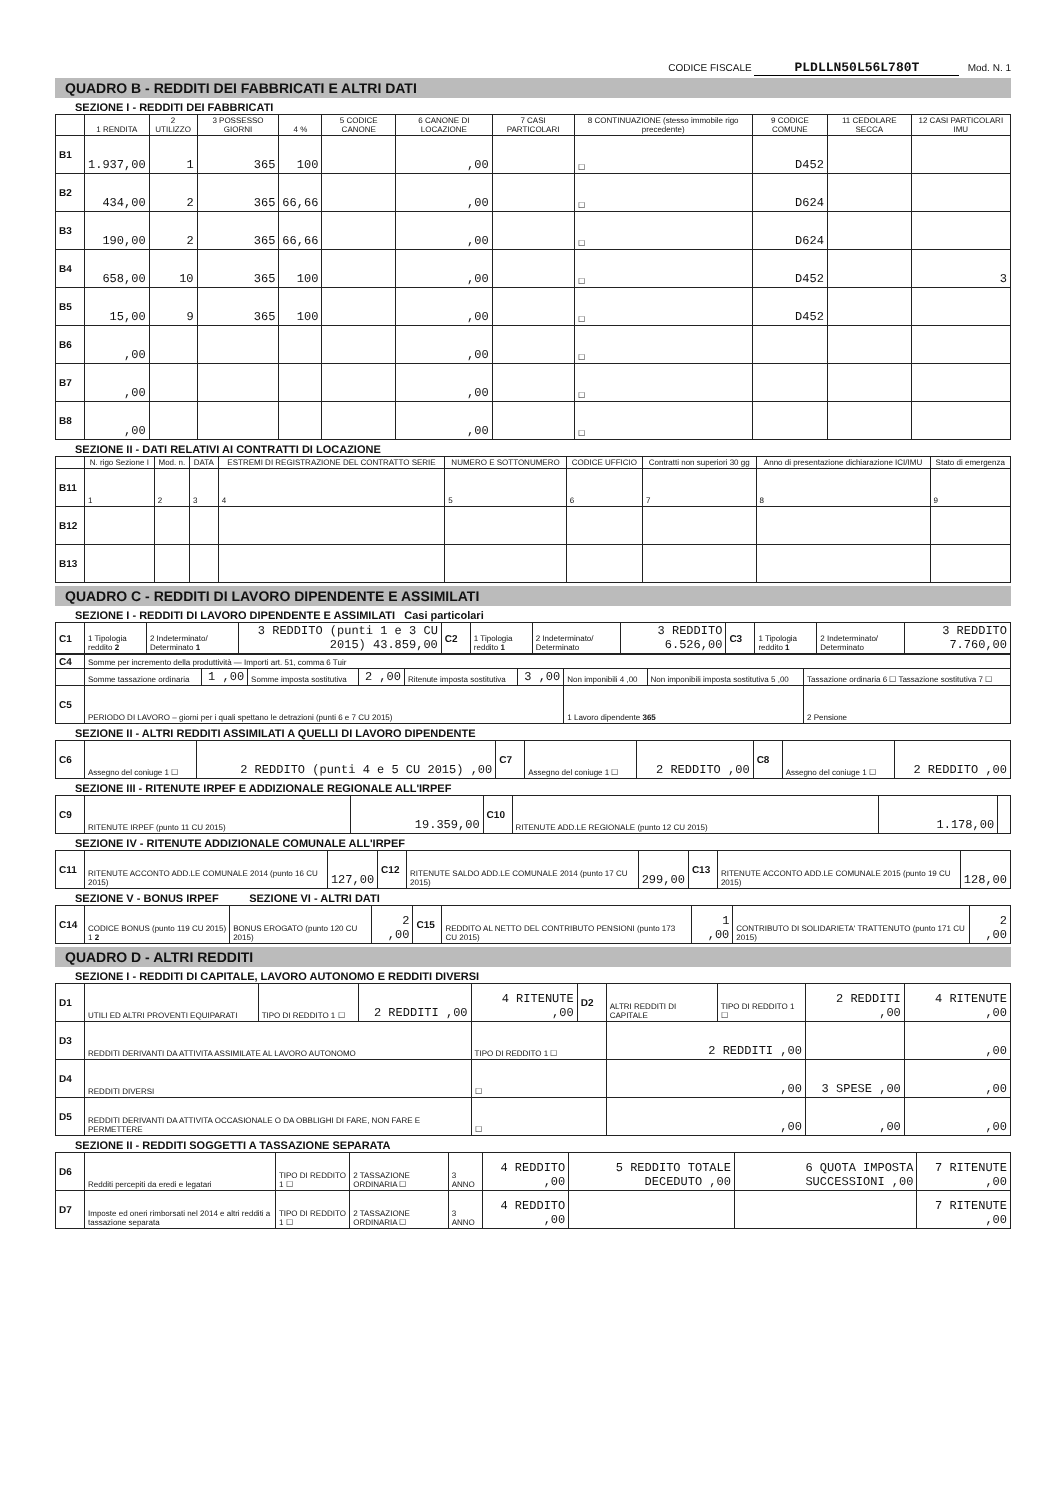CODICE FISCALE PLDLLN50L56L780T Mod. N. 1
QUADRO B - REDDITI DEI FABBRICATI E ALTRI DATI
SEZIONE I - REDDITI DEI FABBRICATI
| | 1 RENDITA | 2 UTILIZZO | 3 POSSESSO GIORNI | 4 % | 5 CODICE CANONE | 6 CANONE DI LOCAZIONE | 7 CASI PARTICOLARI | 8 CONTINUAZIONE (stesso immobile rigo precedente) | 9 CODICE COMUNE | 11 CEDOLARE SECCA | 12 CASI PARTICOLARI IMU |
| --- | --- | --- | --- | --- | --- | --- | --- | --- | --- | --- | --- |
| B1 | 1.937,00 | 1 | 365 | 100 | | ,00 | | ☐ | D452 | | |
| B2 | 434,00 | 2 | 365 | 66,66 | | ,00 | | ☐ | D624 | | |
| B3 | 190,00 | 2 | 365 | 66,66 | | ,00 | | ☐ | D624 | | |
| B4 | 658,00 | 10 | 365 | 100 | | ,00 | | ☐ | D452 | | 3 |
| B5 | 15,00 | 9 | 365 | 100 | | ,00 | | ☐ | D452 | | |
| B6 | ,00 | | | | | ,00 | | ☐ | | | |
| B7 | ,00 | | | | | ,00 | | ☐ | | | |
| B8 | ,00 | | | | | ,00 | | ☐ | | | |
SEZIONE II - DATI RELATIVI AI CONTRATTI DI LOCAZIONE
| | N. rigo Sezione I | Mod. n. | DATA | ESTREMI DI REGISTRAZIONE DEL CONTRATTO SERIE | NUMERO E SOTTONUMERO | CODICE UFFICIO | Contratti non superiori 30 gg | Anno di presentazione dichiarazione ICI/IMU | Stato di emergenza |
| --- | --- | --- | --- | --- | --- | --- | --- | --- | --- |
| B11 | 1 | 2 | 3 | 4 | 5 | 6 | 7 | 8 | 9 |
| B12 | | | | | | | | | |
| B13 | | | | | | | | | |
QUADRO C - REDDITI DI LAVORO DIPENDENTE E ASSIMILATI
SEZIONE I - REDDITI DI LAVORO DIPENDENTE E ASSIMILATI Casi particolari
| C1 | 1 Tipologia reddito 2 | 2 Indeterminato/ Determinato 1 | 3 REDDITO (punti 1 e 3 CU 2015) 43.859,00 | C2 | 1 Tipologia reddito 1 | 2 Indeterminato/ Determinato | 3 REDDITO 6.526,00 | C3 | 1 Tipologia reddito 1 | 2 Indeterminato/ Determinato | 3 REDDITO 7.760,00 |
| C4 | Somme per incremento della produttività — Importi art. 51, comma 6 Tuir | | | | | | | | |
| | Somme tassazione ordinaria | 1 ,00 | Somme imposta sostitutiva | 2 ,00 | Ritenute imposta sostitutiva | 3 ,00 | Non imponibili 4 ,00 | Non imponibili imposta sostitutiva 5 ,00 | Tassazione ordinaria 6 ☐ Tassazione sostitutiva 7 ☐ |
| C5 | PERIODO DI LAVORO – giorni per i quali spettano le detrazioni (punti 6 e 7 CU 2015) | | | | | | 1 Lavoro dipendente 365 | | 2 Pensione |
SEZIONE II - ALTRI REDDITI ASSIMILATI A QUELLI DI LAVORO DIPENDENTE
| C6 | Assegno del coniuge 1 ☐ | 2 REDDITO (punti 4 e 5 CU 2015) ,00 | C7 | Assegno del coniuge 1 ☐ | 2 REDDITO ,00 | C8 | Assegno del coniuge 1 ☐ | 2 REDDITO ,00 |
SEZIONE III - RITENUTE IRPEF E ADDIZIONALE REGIONALE ALL'IRPEF
| C9 | RITENUTE IRPEF (punto 11 CU 2015) | 19.359,00 | C10 | RITENUTE ADD.LE REGIONALE (punto 12 CU 2015) | 1.178,00 | |
SEZIONE IV - RITENUTE ADDIZIONALE COMUNALE ALL'IRPEF
| C11 | RITENUTE ACCONTO ADD.LE COMUNALE 2014 (punto 16 CU 2015) | 127,00 | C12 | RITENUTE SALDO ADD.LE COMUNALE 2014 (punto 17 CU 2015) | 299,00 | C13 | RITENUTE ACCONTO ADD.LE COMUNALE 2015 (punto 19 CU 2015) | 128,00 |
SEZIONE V - BONUS IRPEF SEZIONE VI - ALTRI DATI
| C14 | CODICE BONUS (punto 119 CU 2015) 1 2 | BONUS EROGATO (punto 120 CU 2015) | 2 ,00 | C15 | REDDITO AL NETTO DEL CONTRIBUTO PENSIONI (punto 173 CU 2015) | 1 ,00 | CONTRIBUTO DI SOLIDARIETA' TRATTENUTO (punto 171 CU 2015) | 2 ,00 |
QUADRO D - ALTRI REDDITI
SEZIONE I - REDDITI DI CAPITALE, LAVORO AUTONOMO E REDDITI DIVERSI
| D1 | UTILI ED ALTRI PROVENTI EQUIPARATI | TIPO DI REDDITO 1 ☐ | 2 REDDITI ,00 | 4 RITENUTE ,00 | D2 | ALTRI REDDITI DI CAPITALE | TIPO DI REDDITO 1 ☐ | 2 REDDITI ,00 | 4 RITENUTE ,00 |
| D3 | REDDITI DERIVANTI DA ATTIVITA ASSIMILATE AL LAVORO AUTONOMO | | | TIPO DI REDDITO 1 ☐ | | 2 REDDITI ,00 | | | ,00 |
| D4 | REDDITI DIVERSI | | | ☐ | | ,00 | | 3 SPESE ,00 | ,00 |
| D5 | REDDITI DERIVANTI DA ATTIVITA OCCASIONALE O DA OBBLIGHI DI FARE, NON FARE E PERMETTERE | | | ☐ | | ,00 | | ,00 | ,00 |
SEZIONE II - REDDITI SOGGETTI A TASSAZIONE SEPARATA
| D6 | Redditi percepiti da eredi e legatari | TIPO DI REDDITO 1 ☐ | 2 TASSAZIONE ORDINARIA ☐ | 3 ANNO | 4 REDDITO ,00 | 5 REDDITO TOTALE DECEDUTO ,00 | 6 QUOTA IMPOSTA SUCCESSIONI ,00 | 7 RITENUTE ,00 |
| D7 | Imposte ed oneri rimborsati nel 2014 e altri redditi a tassazione separata | TIPO DI REDDITO 1 ☐ | 2 TASSAZIONE ORDINARIA ☐ | 3 ANNO | 4 REDDITO ,00 | | | 7 RITENUTE ,00 |